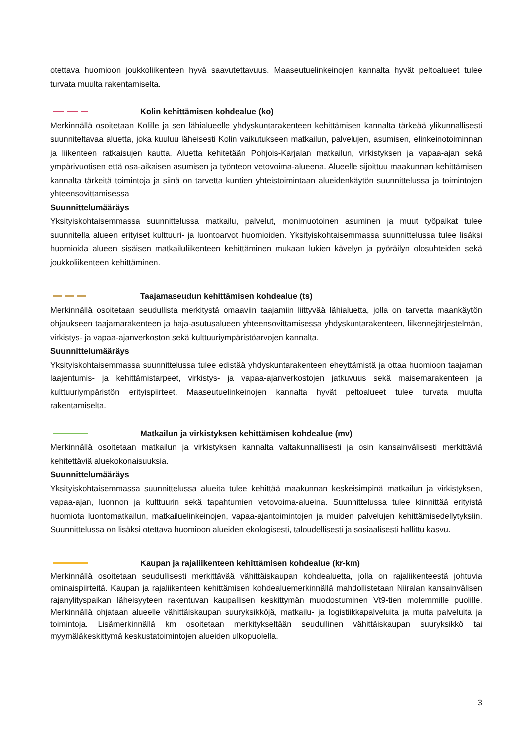otettava huomioon joukkoliikenteen hyvä saavutettavuus. Maaseutuelinkeinojen kannalta hyvät peltoalueet tulee turvata muulta rakentamiselta.
Kolin kehittämisen kohdealue (ko)
Merkinnällä osoitetaan Kolille ja sen lähialueelle yhdyskuntarakenteen kehittämisen kannalta tärkeää ylikunnallisesti suunniteltavaa aluetta, joka kuuluu läheisesti Kolin vaikutukseen matkailun, palvelujen, asumisen, elinkeinotoiminnan ja liikenteen ratkaisujen kautta. Aluetta kehitetään Pohjois-Karjalan matkailun, virkistyksen ja vapaa-ajan sekä ympärivuotisen että osa-aikaisen asumisen ja työnteon vetovoima-alueena. Alueelle sijoittuu maakunnan kehittämisen kannalta tärkeitä toimintoja ja siinä on tarvetta kuntien yhteistoimintaan alueidenkäytön suunnittelussa ja toimintojen yhteensovittamisessa
Suunnittelumääräys
Yksityiskohtaisemmassa suunnittelussa matkailu, palvelut, monimuotoinen asuminen ja muut työpaikat tulee suunnitella alueen erityiset kulttuuri- ja luontoarvot huomioiden. Yksityiskohtaisemmassa suunnittelussa tulee lisäksi huomioida alueen sisäisen matkailuliikenteen kehittäminen mukaan lukien kävelyn ja pyöräilyn olosuhteiden sekä joukkoliikenteen kehittäminen.
Taajamaseudun kehittämisen kohdealue (ts)
Merkinnällä osoitetaan seudullista merkitystä omaaviin taajamiin liittyvää lähialuetta, jolla on tarvetta maankäytön ohjaukseen taajamarakenteen ja haja-asutusalueen yhteensovittamisessa yhdyskuntarakenteen, liikennejärjestelmän, virkistys- ja vapaa-ajanverkoston sekä kulttuuriympäristöarvojen kannalta.
Suunnittelumääräys
Yksityiskohtaisemmassa suunnittelussa tulee edistää yhdyskuntarakenteen eheyttämistä ja ottaa huomioon taajaman laajentumis- ja kehittämistarpeet, virkistys- ja vapaa-ajanverkostojen jatkuvuus sekä maisemarakenteen ja kulttuuriympäristön erityispiirteet. Maaseutuelinkeinojen kannalta hyvät peltoalueet tulee turvata muulta rakentamiselta.
Matkailun ja virkistyksen kehittämisen kohdealue (mv)
Merkinnällä osoitetaan matkailun ja virkistyksen kannalta valtakunnallisesti ja osin kansainvälisesti merkittäviä kehitettäviä aluekokonaisuuksia.
Suunnittelumääräys
Yksityiskohtaisemmassa suunnittelussa alueita tulee kehittää maakunnan keskeisimpinä matkailun ja virkistyksen, vapaa-ajan, luonnon ja kulttuurin sekä tapahtumien vetovoima-alueina. Suunnittelussa tulee kiinnittää erityistä huomiota luontomatkailun, matkailuelinkeinojen, vapaa-ajantoimintojen ja muiden palvelujen kehittämisedellytyksiin. Suunnittelussa on lisäksi otettava huomioon alueiden ekologisesti, taloudellisesti ja sosiaalisesti hallittu kasvu.
Kaupan ja rajaliikenteen kehittämisen kohdealue (kr-km)
Merkinnällä osoitetaan seudullisesti merkittävää vähittäiskaupan kohdealuetta, jolla on rajaliikenteestä johtuvia ominaispiirteitä. Kaupan ja rajaliikenteen kehittämisen kohdealuemerkinnällä mahdollistetaan Niiralan kansainvälisen rajanylityspaikan läheisyyteen rakentuvan kaupallisen keskittymän muodostuminen Vt9-tien molemmille puolille. Merkinnällä ohjataan alueelle vähittäiskaupan suuryksikköjä, matkailu- ja logistiikkapalveluita ja muita palveluita ja toimintoja. Lisämerkinnällä km osoitetaan merkitykseltään seudullinen vähittäiskaupan suuryksikkö tai myymäläkeskittymä keskustatoimintojen alueiden ulkopuolella.
3